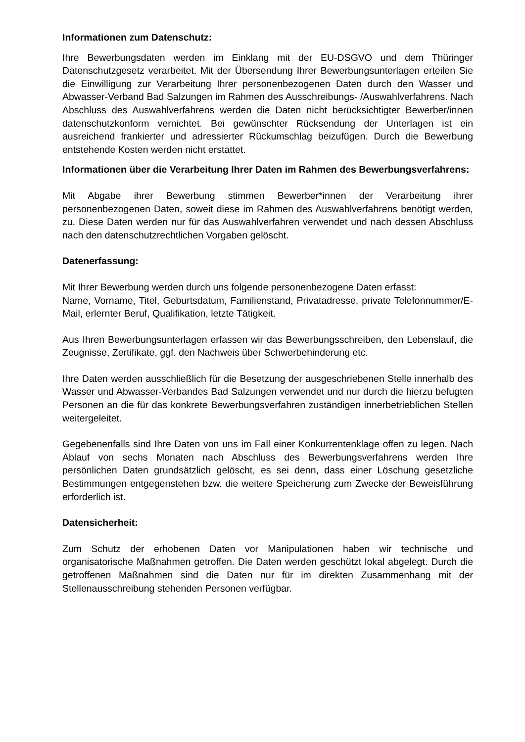Informationen zum Datenschutz:
Ihre Bewerbungsdaten werden im Einklang mit der EU-DSGVO und dem Thüringer Datenschutzgesetz verarbeitet. Mit der Übersendung Ihrer Bewerbungsunterlagen erteilen Sie die Einwilligung zur Verarbeitung Ihrer personenbezogenen Daten durch den Wasser und Abwasser-Verband Bad Salzungen im Rahmen des Ausschreibungs- /Auswahlverfahrens. Nach Abschluss des Auswahlverfahrens werden die Daten nicht berücksichtigter Bewerber/innen datenschutzkonform vernichtet. Bei gewünschter Rücksendung der Unterlagen ist ein ausreichend frankierter und adressierter Rückumschlag beizufügen. Durch die Bewerbung entstehende Kosten werden nicht erstattet.
Informationen über die Verarbeitung Ihrer Daten im Rahmen des Bewerbungsverfahrens:
Mit Abgabe ihrer Bewerbung stimmen Bewerber*innen der Verarbeitung ihrer personenbezogenen Daten, soweit diese im Rahmen des Auswahlverfahrens benötigt werden, zu. Diese Daten werden nur für das Auswahlverfahren verwendet und nach dessen Abschluss nach den datenschutzrechtlichen Vorgaben gelöscht.
Datenerfassung:
Mit Ihrer Bewerbung werden durch uns folgende personenbezogene Daten erfasst:
Name, Vorname, Titel, Geburtsdatum, Familienstand, Privatadresse, private Telefonnummer/E- Mail, erlernter Beruf, Qualifikation, letzte Tätigkeit.
Aus Ihren Bewerbungsunterlagen erfassen wir das Bewerbungsschreiben, den Lebenslauf, die Zeugnisse, Zertifikate, ggf. den Nachweis über Schwerbehinderung etc.
Ihre Daten werden ausschließlich für die Besetzung der ausgeschriebenen Stelle innerhalb des Wasser und Abwasser-Verbandes Bad Salzungen verwendet und nur durch die hierzu befugten Personen an die für das konkrete Bewerbungsverfahren zuständigen innerbetrieblichen Stellen weitergeleitet.
Gegebenenfalls sind Ihre Daten von uns im Fall einer Konkurrentenklage offen zu legen. Nach Ablauf von sechs Monaten nach Abschluss des Bewerbungsverfahrens werden Ihre persönlichen Daten grundsätzlich gelöscht, es sei denn, dass einer Löschung gesetzliche Bestimmungen entgegenstehen bzw. die weitere Speicherung zum Zwecke der Beweisführung erforderlich ist.
Datensicherheit:
Zum Schutz der erhobenen Daten vor Manipulationen haben wir technische und organisatorische Maßnahmen getroffen. Die Daten werden geschützt lokal abgelegt. Durch die getroffenen Maßnahmen sind die Daten nur für im direkten Zusammenhang mit der Stellenausschreibung stehenden Personen verfügbar.